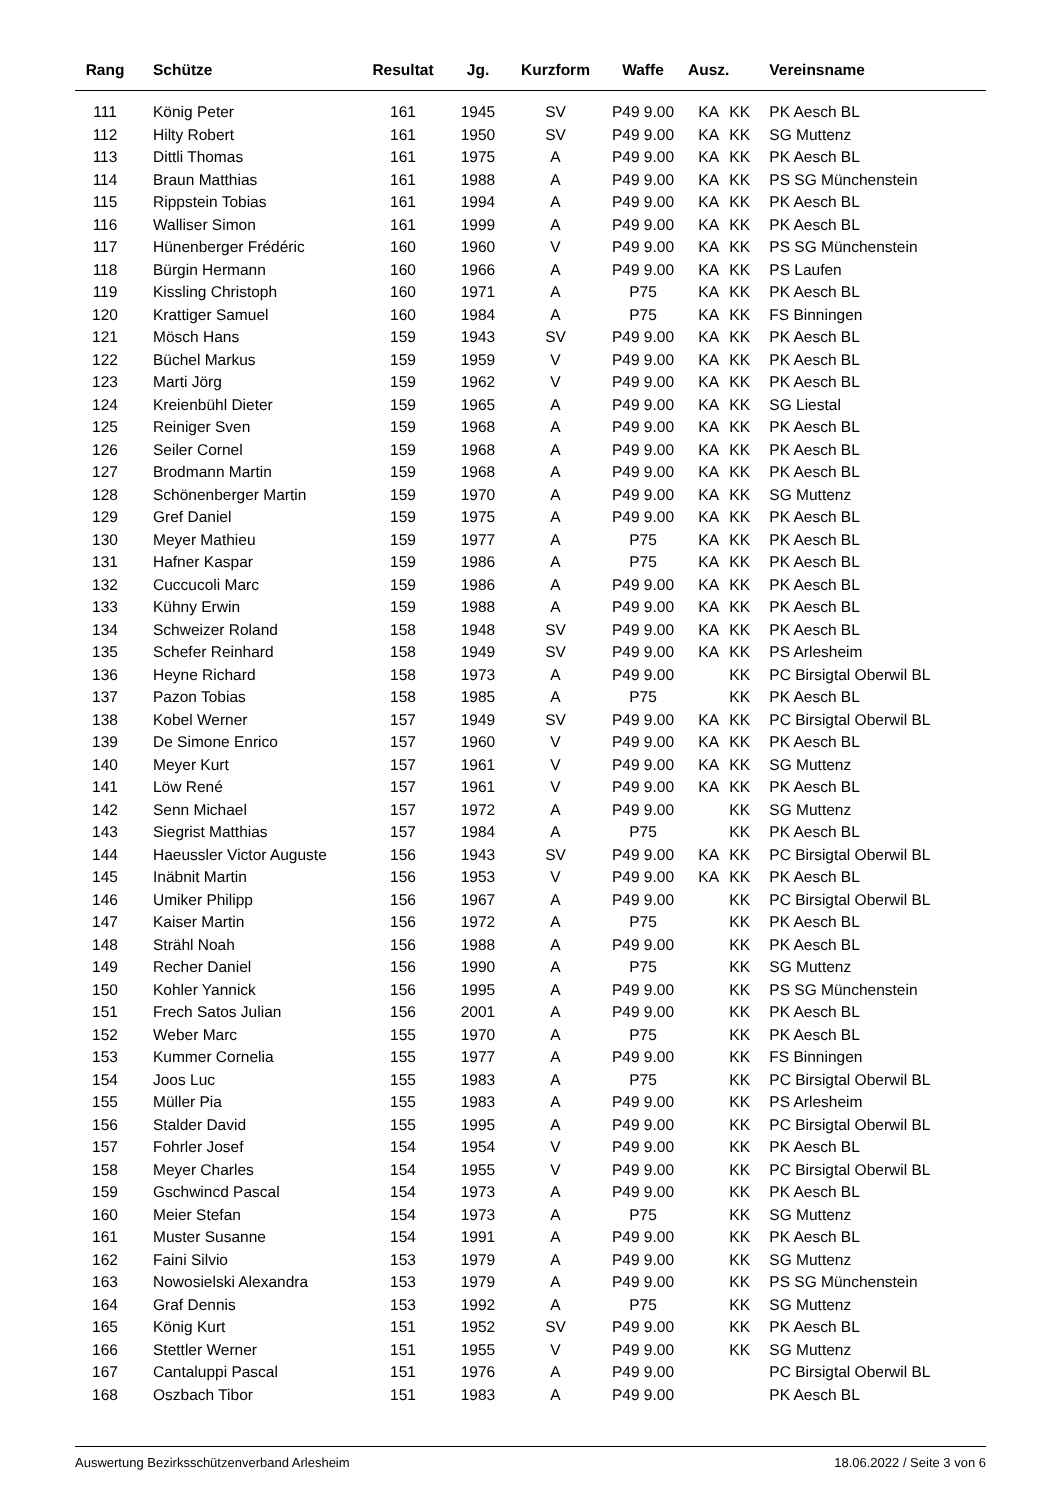| Rang | Schütze | Resultat | Jg. | Kurzform | Waffe | Ausz. | | Vereinsname |
| --- | --- | --- | --- | --- | --- | --- | --- | --- |
| 111 | König Peter | 161 | 1945 | SV | P49 9.00 | KA | KK | PK Aesch BL |
| 112 | Hilty Robert | 161 | 1950 | SV | P49 9.00 | KA | KK | SG Muttenz |
| 113 | Dittli Thomas | 161 | 1975 | A | P49 9.00 | KA | KK | PK Aesch BL |
| 114 | Braun Matthias | 161 | 1988 | A | P49 9.00 | KA | KK | PS SG Münchenstein |
| 115 | Rippstein Tobias | 161 | 1994 | A | P49 9.00 | KA | KK | PK Aesch BL |
| 116 | Walliser Simon | 161 | 1999 | A | P49 9.00 | KA | KK | PK Aesch BL |
| 117 | Hünenberger Frédéric | 160 | 1960 | V | P49 9.00 | KA | KK | PS SG Münchenstein |
| 118 | Bürgin Hermann | 160 | 1966 | A | P49 9.00 | KA | KK | PS Laufen |
| 119 | Kissling Christoph | 160 | 1971 | A | P75 | KA | KK | PK Aesch BL |
| 120 | Krattiger Samuel | 160 | 1984 | A | P75 | KA | KK | FS Binningen |
| 121 | Mösch Hans | 159 | 1943 | SV | P49 9.00 | KA | KK | PK Aesch BL |
| 122 | Büchel Markus | 159 | 1959 | V | P49 9.00 | KA | KK | PK Aesch BL |
| 123 | Marti Jörg | 159 | 1962 | V | P49 9.00 | KA | KK | PK Aesch BL |
| 124 | Kreienbühl Dieter | 159 | 1965 | A | P49 9.00 | KA | KK | SG Liestal |
| 125 | Reiniger Sven | 159 | 1968 | A | P49 9.00 | KA | KK | PK Aesch BL |
| 126 | Seiler Cornel | 159 | 1968 | A | P49 9.00 | KA | KK | PK Aesch BL |
| 127 | Brodmann Martin | 159 | 1968 | A | P49 9.00 | KA | KK | PK Aesch BL |
| 128 | Schönenberger Martin | 159 | 1970 | A | P49 9.00 | KA | KK | SG Muttenz |
| 129 | Gref Daniel | 159 | 1975 | A | P49 9.00 | KA | KK | PK Aesch BL |
| 130 | Meyer Mathieu | 159 | 1977 | A | P75 | KA | KK | PK Aesch BL |
| 131 | Hafner Kaspar | 159 | 1986 | A | P75 | KA | KK | PK Aesch BL |
| 132 | Cuccucoli Marc | 159 | 1986 | A | P49 9.00 | KA | KK | PK Aesch BL |
| 133 | Kühny Erwin | 159 | 1988 | A | P49 9.00 | KA | KK | PK Aesch BL |
| 134 | Schweizer Roland | 158 | 1948 | SV | P49 9.00 | KA | KK | PK Aesch BL |
| 135 | Schefer Reinhard | 158 | 1949 | SV | P49 9.00 | KA | KK | PS Arlesheim |
| 136 | Heyne Richard | 158 | 1973 | A | P49 9.00 | | KK | PC Birsigtal Oberwil BL |
| 137 | Pazon Tobias | 158 | 1985 | A | P75 | | KK | PK Aesch BL |
| 138 | Kobel Werner | 157 | 1949 | SV | P49 9.00 | KA | KK | PC Birsigtal Oberwil BL |
| 139 | De Simone Enrico | 157 | 1960 | V | P49 9.00 | KA | KK | PK Aesch BL |
| 140 | Meyer Kurt | 157 | 1961 | V | P49 9.00 | KA | KK | SG Muttenz |
| 141 | Löw René | 157 | 1961 | V | P49 9.00 | KA | KK | PK Aesch BL |
| 142 | Senn Michael | 157 | 1972 | A | P49 9.00 | | KK | SG Muttenz |
| 143 | Siegrist Matthias | 157 | 1984 | A | P75 | | KK | PK Aesch BL |
| 144 | Haeussler Victor Auguste | 156 | 1943 | SV | P49 9.00 | KA | KK | PC Birsigtal Oberwil BL |
| 145 | Inäbnit Martin | 156 | 1953 | V | P49 9.00 | KA | KK | PK Aesch BL |
| 146 | Umiker Philipp | 156 | 1967 | A | P49 9.00 | | KK | PC Birsigtal Oberwil BL |
| 147 | Kaiser Martin | 156 | 1972 | A | P75 | | KK | PK Aesch BL |
| 148 | Strähl Noah | 156 | 1988 | A | P49 9.00 | | KK | PK Aesch BL |
| 149 | Recher Daniel | 156 | 1990 | A | P75 | | KK | SG Muttenz |
| 150 | Kohler Yannick | 156 | 1995 | A | P49 9.00 | | KK | PS SG Münchenstein |
| 151 | Frech Satos Julian | 156 | 2001 | A | P49 9.00 | | KK | PK Aesch BL |
| 152 | Weber Marc | 155 | 1970 | A | P75 | | KK | PK Aesch BL |
| 153 | Kummer Cornelia | 155 | 1977 | A | P49 9.00 | | KK | FS Binningen |
| 154 | Joos Luc | 155 | 1983 | A | P75 | | KK | PC Birsigtal Oberwil BL |
| 155 | Müller Pia | 155 | 1983 | A | P49 9.00 | | KK | PS Arlesheim |
| 156 | Stalder David | 155 | 1995 | A | P49 9.00 | | KK | PC Birsigtal Oberwil BL |
| 157 | Fohrler Josef | 154 | 1954 | V | P49 9.00 | | KK | PK Aesch BL |
| 158 | Meyer Charles | 154 | 1955 | V | P49 9.00 | | KK | PC Birsigtal Oberwil BL |
| 159 | Gschwincd Pascal | 154 | 1973 | A | P49 9.00 | | KK | PK Aesch BL |
| 160 | Meier Stefan | 154 | 1973 | A | P75 | | KK | SG Muttenz |
| 161 | Muster Susanne | 154 | 1991 | A | P49 9.00 | | KK | PK Aesch BL |
| 162 | Faini Silvio | 153 | 1979 | A | P49 9.00 | | KK | SG Muttenz |
| 163 | Nowosielski Alexandra | 153 | 1979 | A | P49 9.00 | | KK | PS SG Münchenstein |
| 164 | Graf Dennis | 153 | 1992 | A | P75 | | KK | SG Muttenz |
| 165 | König Kurt | 151 | 1952 | SV | P49 9.00 | | KK | PK Aesch BL |
| 166 | Stettler Werner | 151 | 1955 | V | P49 9.00 | | KK | SG Muttenz |
| 167 | Cantaluppi Pascal | 151 | 1976 | A | P49 9.00 | | | PC Birsigtal Oberwil BL |
| 168 | Oszbach Tibor | 151 | 1983 | A | P49 9.00 | | | PK Aesch BL |
Auswertung Bezirksschützenverband Arlesheim 18.06.2022 / Seite 3 von 6